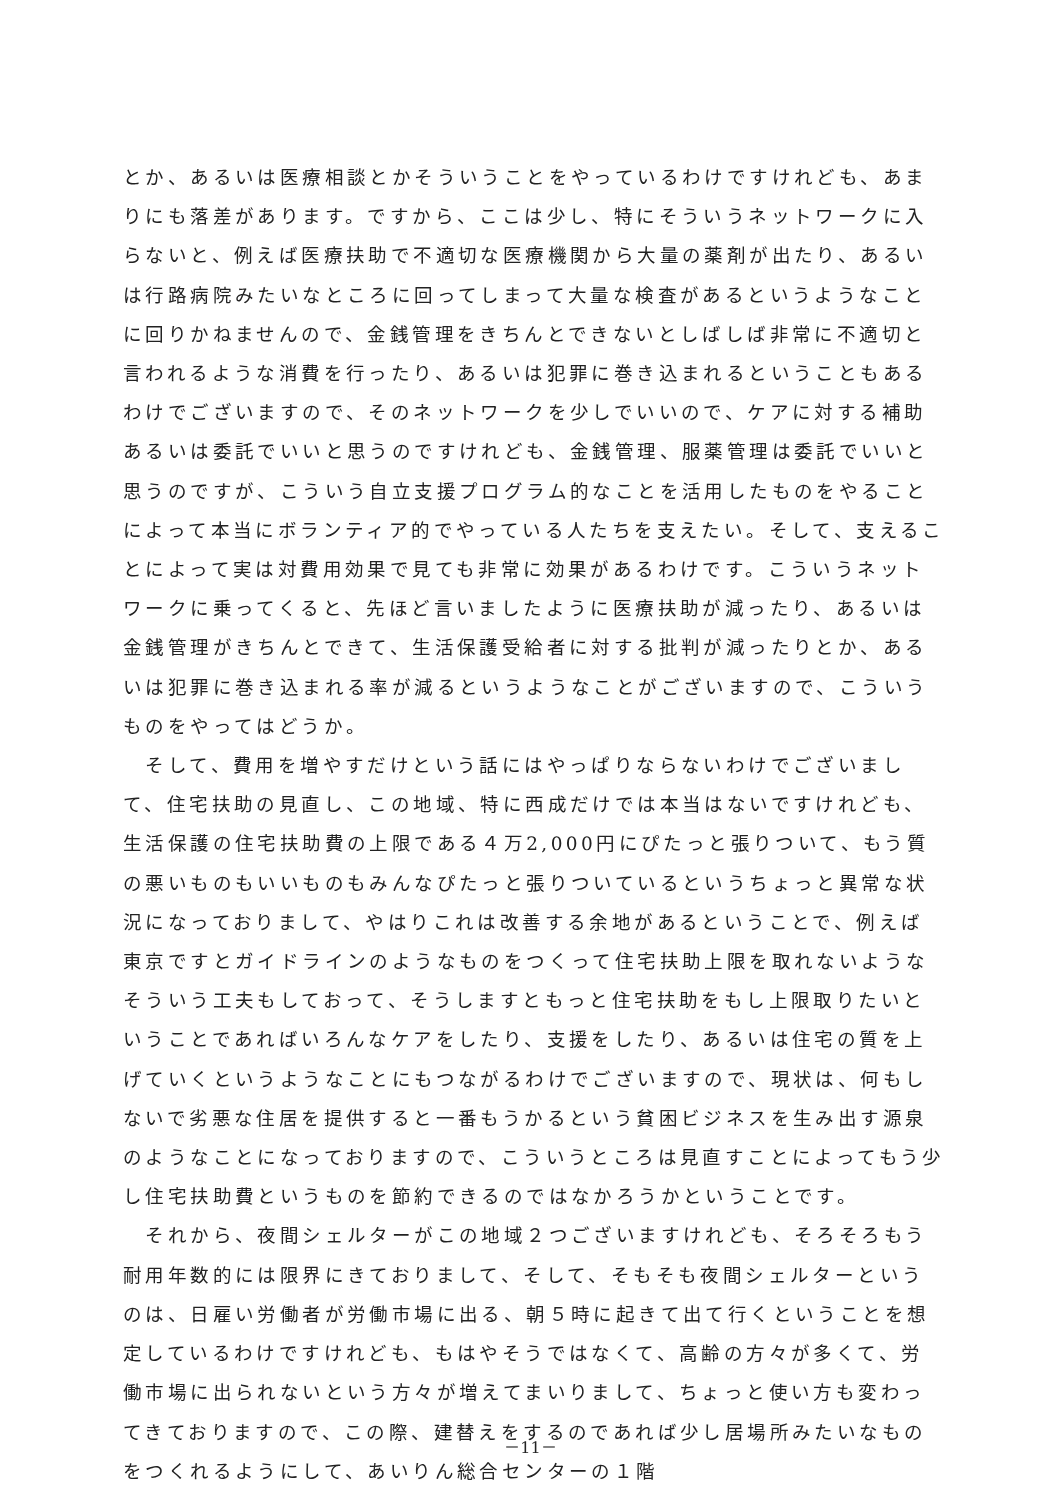とか、あるいは医療相談とかそういうことをやっているわけですけれども、あまりにも落差があります。ですから、ここは少し、特にそういうネットワークに入らないと、例えば医療扶助で不適切な医療機関から大量の薬剤が出たり、あるいは行路病院みたいなところに回ってしまって大量な検査があるというようなことに回りかねませんので、金銭管理をきちんとできないとしばしば非常に不適切と言われるような消費を行ったり、あるいは犯罪に巻き込まれるということもあるわけでございますので、そのネットワークを少しでいいので、ケアに対する補助あるいは委託でいいと思うのですけれども、金銭管理、服薬管理は委託でいいと思うのですが、こういう自立支援プログラム的なことを活用したものをやることによって本当にボランティア的でやっている人たちを支えたい。そして、支えることによって実は対費用効果で見ても非常に効果があるわけです。こういうネットワークに乗ってくると、先ほど言いましたように医療扶助が減ったり、あるいは金銭管理がきちんとできて、生活保護受給者に対する批判が減ったりとか、あるいは犯罪に巻き込まれる率が減るというようなことがございますので、こういうものをやってはどうか。
　そして、費用を増やすだけという話にはやっぱりならないわけでございまして、住宅扶助の見直し、この地域、特に西成だけでは本当はないですけれども、生活保護の住宅扶助費の上限である４万2,000円にぴたっと張りついて、もう質の悪いものもいいものもみんなぴたっと張りついているというちょっと異常な状況になっておりまして、やはりこれは改善する余地があるということで、例えば東京ですとガイドラインのようなものをつくって住宅扶助上限を取れないようなそういう工夫もしておって、そうしますともっと住宅扶助をもし上限取りたいということであればいろんなケアをしたり、支援をしたり、あるいは住宅の質を上げていくというようなことにもつながるわけでございますので、現状は、何もしないで劣悪な住居を提供すると一番もうかるという貧困ビジネスを生み出す源泉のようなことになっておりますので、こういうところは見直すことによってもう少し住宅扶助費というものを節約できるのではなかろうかということです。
　それから、夜間シェルターがこの地域２つございますけれども、そろそろもう耐用年数的には限界にきておりまして、そして、そもそも夜間シェルターというのは、日雇い労働者が労働市場に出る、朝５時に起きて出て行くということを想定しているわけですけれども、もはやそうではなくて、高齢の方々が多くて、労働市場に出られないという方々が増えてまいりまして、ちょっと使い方も変わってきておりますので、この際、建替えをするのであれば少し居場所みたいなものをつくれるようにして、あいりん総合センターの１階
－11－